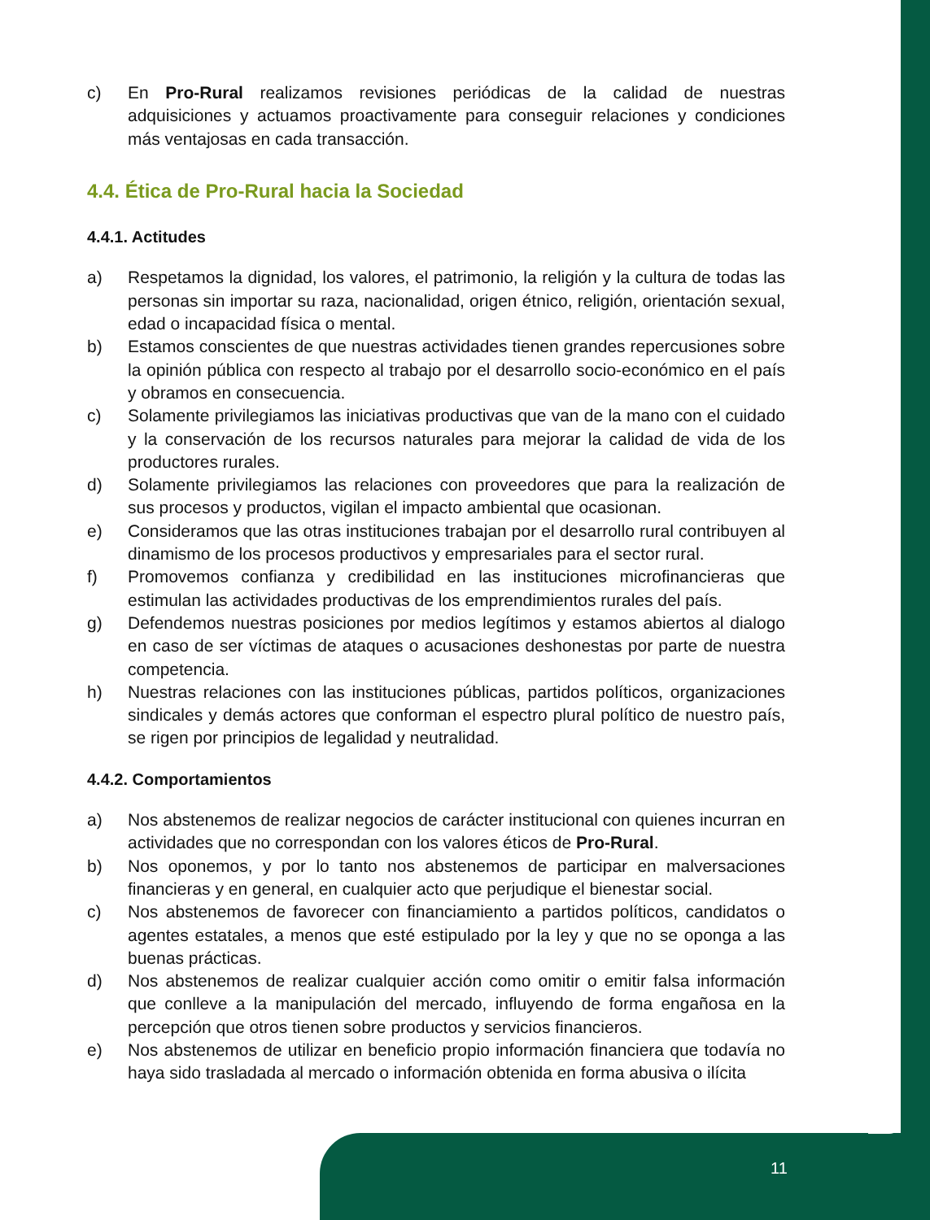c) En Pro-Rural realizamos revisiones periódicas de la calidad de nuestras adquisiciones y actuamos proactivamente para conseguir relaciones y condiciones más ventajosas en cada transacción.
4.4. Ética de Pro-Rural hacia la Sociedad
4.4.1. Actitudes
a) Respetamos la dignidad, los valores, el patrimonio, la religión y la cultura de todas las personas sin importar su raza, nacionalidad, origen étnico, religión, orientación sexual, edad o incapacidad física o mental.
b) Estamos conscientes de que nuestras actividades tienen grandes repercusiones sobre la opinión pública con respecto al trabajo por el desarrollo socio-económico en el país y obramos en consecuencia.
c) Solamente privilegiamos las iniciativas productivas que van de la mano con el cuidado y la conservación de los recursos naturales para mejorar la calidad de vida de los productores rurales.
d) Solamente privilegiamos las relaciones con proveedores que para la realización de sus procesos y productos, vigilan el impacto ambiental que ocasionan.
e) Consideramos que las otras instituciones trabajan por el desarrollo rural contribuyen al dinamismo de los procesos productivos y empresariales para el sector rural.
f) Promovemos confianza y credibilidad en las instituciones microfinancieras que estimulan las actividades productivas de los emprendimientos rurales del país.
g) Defendemos nuestras posiciones por medios legítimos y estamos abiertos al dialogo en caso de ser víctimas de ataques o acusaciones deshonestas por parte de nuestra competencia.
h) Nuestras relaciones con las instituciones públicas, partidos políticos, organizaciones sindicales y demás actores que conforman el espectro plural político de nuestro país, se rigen por principios de legalidad y neutralidad.
4.4.2. Comportamientos
a) Nos abstenemos de realizar negocios de carácter institucional con quienes incurran en actividades que no correspondan con los valores éticos de Pro-Rural.
b) Nos oponemos, y por lo tanto nos abstenemos de participar en malversaciones financieras y en general, en cualquier acto que perjudique el bienestar social.
c) Nos abstenemos de favorecer con financiamiento a partidos políticos, candidatos o agentes estatales, a menos que esté estipulado por la ley y que no se oponga a las buenas prácticas.
d) Nos abstenemos de realizar cualquier acción como omitir o emitir falsa información que conlleve a la manipulación del mercado, influyendo de forma engañosa en la percepción que otros tienen sobre productos y servicios financieros.
e) Nos abstenemos de utilizar en beneficio propio información financiera que todavía no haya sido trasladada al mercado o información obtenida en forma abusiva o ilícita
11